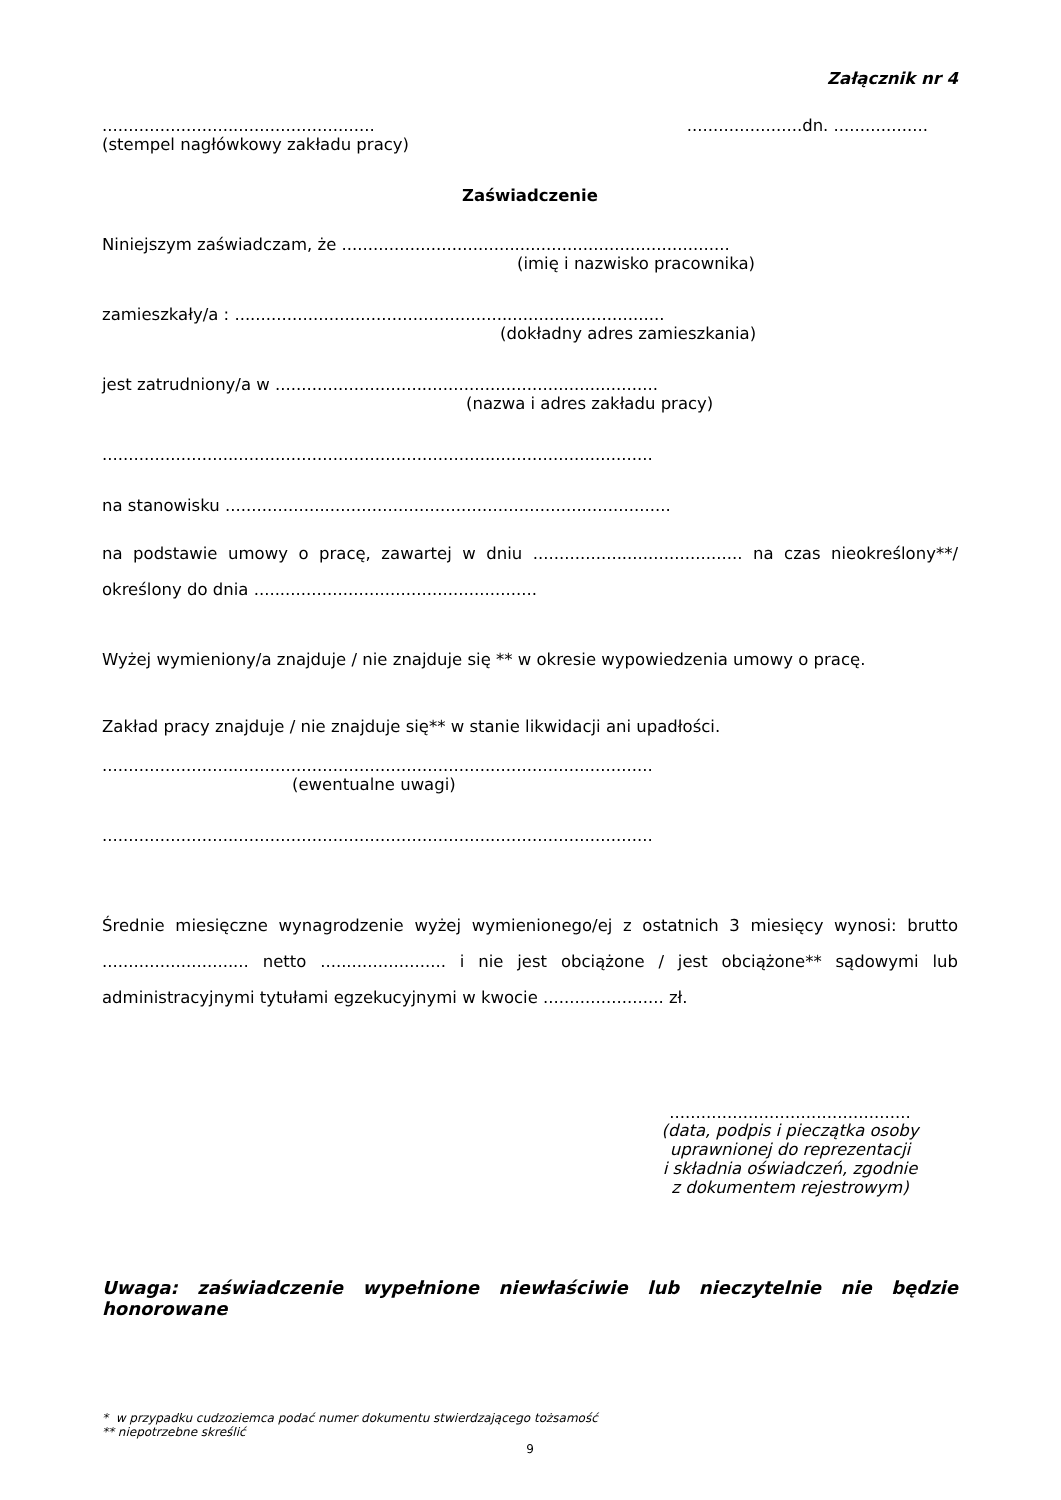Załącznik nr 4
....................................................
(stempel nagłówkowy zakładu pracy)
......................dn. ..................
Zaświadczenie
Niniejszym zaświadczam, że ..........................................................................
(imię i nazwisko pracownika)
zamieszkały/a : ..................................................................................
(dokładny adres zamieszkania)
jest zatrudniony/a w .........................................................................
(nazwa i adres zakładu pracy)
.........................................................................................................
na stanowisku .....................................................................................
na podstawie umowy o pracę, zawartej w dniu ........................................ na czas nieokreślony**/ określony do dnia ......................................................
Wyżej wymieniony/a znajduje / nie znajduje się ** w okresie wypowiedzenia umowy o pracę.
Zakład pracy znajduje / nie znajduje się** w stanie likwidacji ani upadłości.
.........................................................................................................
(ewentualne uwagi)
.........................................................................................................
Średnie miesięczne wynagrodzenie wyżej wymienionego/ej z ostatnich 3 miesięcy wynosi: brutto ............................ netto ........................ i nie jest obciążone / jest obciążone** sądowymi lub administracyjnymi tytułami egzekucyjnymi w kwocie ....................... zł.
..............................................
(data, podpis i pieczątka osoby
uprawnionej do reprezentacji
i składnia oświadczeń, zgodnie
z dokumentem rejestrowym)
Uwaga: zaświadczenie wypełnione niewłaściwie lub nieczytelnie nie będzie honorowane
* w przypadku cudzoziemca podać numer dokumentu stwierdzającego tożsamość
** niepotrzebne skreślić
9